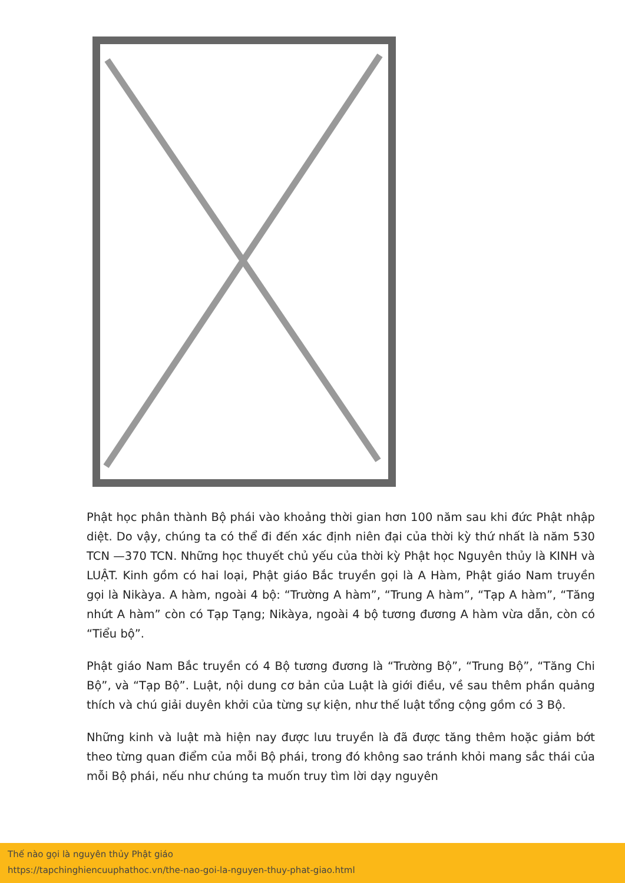Phật học phân thành Bộ phái vào khoảng thời gian hơn 100 năm sau khi đức Phật nhập diệt. Do vậy, chúng ta có thể đi đến xác định niên đại của thời kỳ thứ nhất là năm 530 TCN —370 TCN. Những học thuyết chủ yếu của thời kỳ Phật học Nguyên thủy là KINH và LUẬT. Kinh gồm có hai loại, Phật giáo Bắc truyền gọi là A Hàm, Phật giáo Nam truyền gọi là Nikàya. A hàm, ngoài 4 bộ: “Trường A hàm”, “Trung A hàm”, “Tạp A hàm”, “Tăng nhứt A hàm” còn có Tạp Tạng; Nikàya, ngoài 4 bộ tương đương A hàm vừa dẫn, còn có “Tiểu bộ”.
Phật giáo Nam Bắc truyền có 4 Bộ tương đương là “Trường Bộ”, “Trung Bộ”, “Tăng Chi Bộ”, và “Tạp Bộ”. Luật, nội dung cơ bản của Luật là giới điều, về sau thêm phần quảng thích và chú giải duyên khởi của từng sự kiện, như thế luật tổng cộng gồm có 3 Bộ.
Những kinh và luật mà hiện nay được lưu truyền là đã được tăng thêm hoặc giảm bớt theo từng quan điểm của mỗi Bộ phái, trong đó không sao tránh khỏi mang sắc thái của mỗi Bộ phái, nếu như chúng ta muốn truy tìm lời dạy nguyên
Thế nào gọi là nguyên thủy Phật giáo
https://tapchinghiencuuphathoc.vn/the-nao-goi-la-nguyen-thuy-phat-giao.html